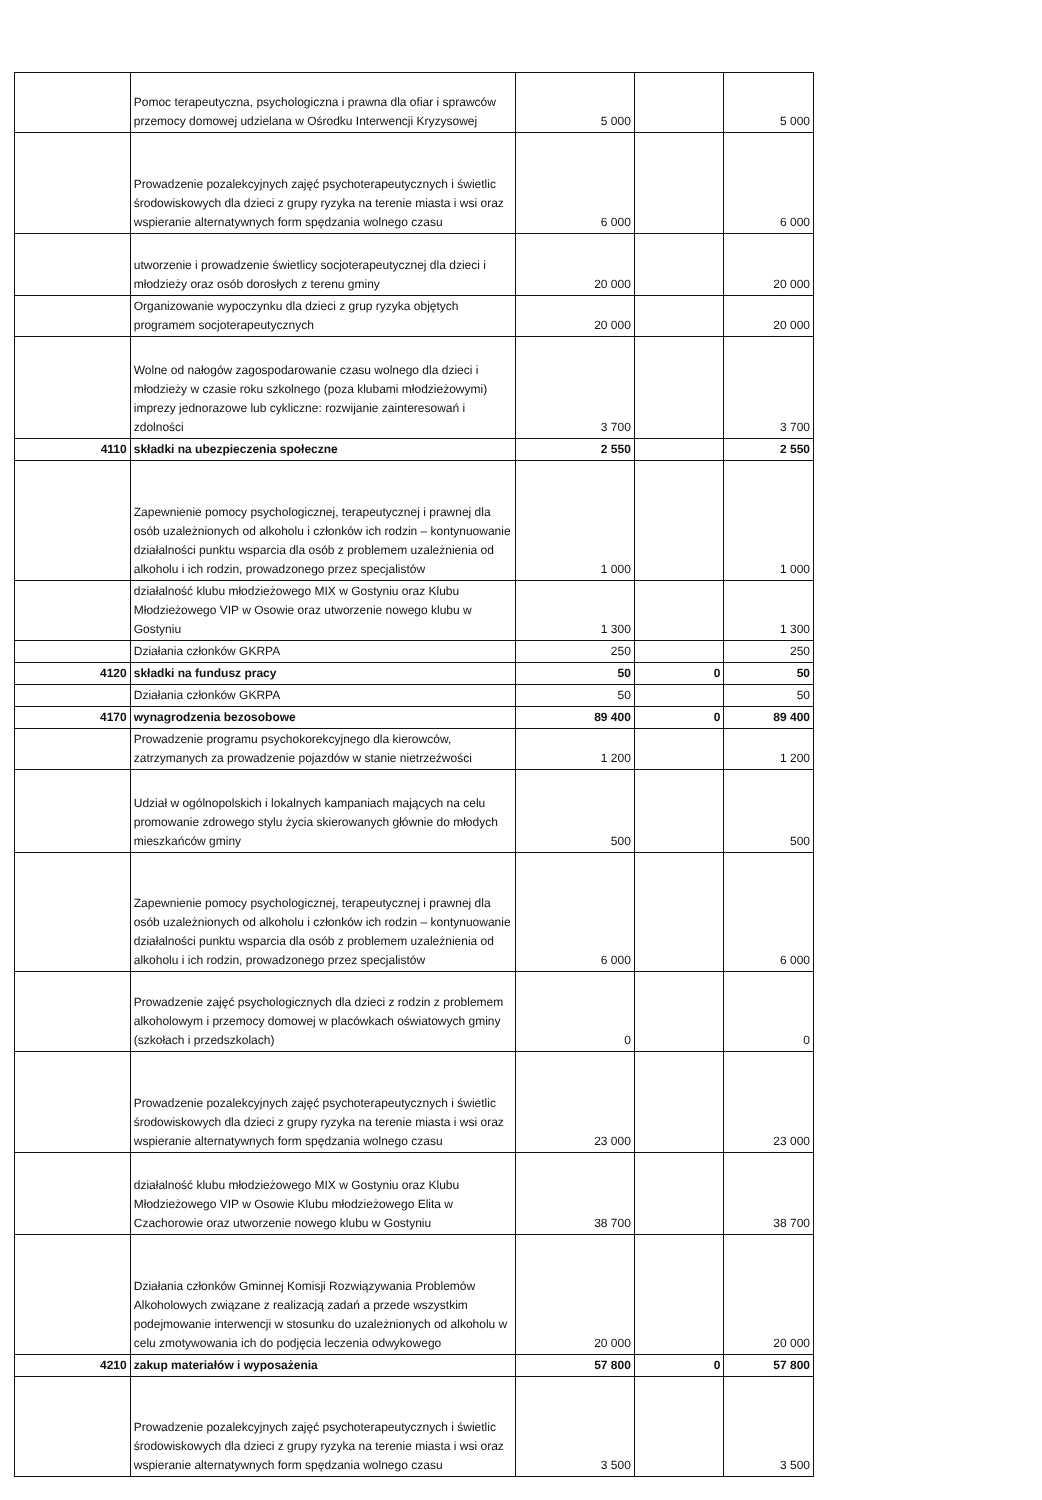| | Pomoc terapeutyczna, psychologiczna i prawna dla ofiar i sprawców przemocy domowej udzielana w Ośrodku Interwencji Kryzysowej | 5 000 | | 5 000 |
| | Prowadzenie pozalekcyjnych zajęć psychoterapeutycznych i świetlic środowiskowych dla dzieci z grupy ryzyka na terenie miasta i wsi oraz wspieranie alternatywnych form spędzania wolnego czasu | 6 000 | | 6 000 |
| | utworzenie i prowadzenie świetlicy socjoterapeutycznej dla dzieci i młodzieży oraz osób dorosłych z terenu gminy | 20 000 | | 20 000 |
| | Organizowanie wypoczynku dla dzieci z grup ryzyka objętych programem socjoterapeutycznych | 20 000 | | 20 000 |
| | Wolne od nałogów zagospodarowanie czasu wolnego dla dzieci i młodzieży w czasie roku szkolnego (poza klubami młodzieżowymi) imprezy jednorazowe lub cykliczne: rozwijanie zainteresowań i zdolności | 3 700 | | 3 700 |
| 4110 | składki na ubezpieczenia społeczne | 2 550 | | 2 550 |
| | Zapewnienie pomocy psychologicznej, terapeutycznej i prawnej dla osób uzależnionych od alkoholu i członków ich rodzin – kontynuowanie działalności punktu wsparcia dla osób z problemem uzależnienia od alkoholu i ich rodzin, prowadzonego przez specjalistów | 1 000 | | 1 000 |
| | działalność klubu młodzieżowego MIX w Gostyniu oraz Klubu Młodzieżowego VIP w Osowie oraz utworzenie nowego klubu w Gostyniu | 1 300 | | 1 300 |
| | Działania członków GKRPA | 250 | | 250 |
| 4120 | składki na fundusz pracy | 50 | 0 | 50 |
| | Działania członków GKRPA | 50 | | 50 |
| 4170 | wynagrodzenia bezosobowe | 89 400 | 0 | 89 400 |
| | Prowadzenie programu psychokorekcyjnego dla kierowców, zatrzymanych za prowadzenie pojazdów w stanie nietrzeźwości | 1 200 | | 1 200 |
| | Udział w ogólnopolskich i lokalnych kampaniach mających na celu promowanie zdrowego stylu życia skierowanych głównie do młodych mieszkańców gminy | 500 | | 500 |
| | Zapewnienie pomocy psychologicznej, terapeutycznej i prawnej dla osób uzależnionych od alkoholu i członków ich rodzin – kontynuowanie działalności punktu wsparcia dla osób z problemem uzależnienia od alkoholu i ich rodzin, prowadzonego przez specjalistów | 6 000 | | 6 000 |
| | Prowadzenie zajęć psychologicznych dla dzieci z rodzin z problemem alkoholowym i przemocy domowej w placówkach oświatowych gminy (szkołach i przedszkolach) | 0 | | 0 |
| | Prowadzenie pozalekcyjnych zajęć psychoterapeutycznych i świetlic środowiskowych dla dzieci z grupy ryzyka na terenie miasta i wsi oraz wspieranie alternatywnych form spędzania wolnego czasu | 23 000 | | 23 000 |
| | działalność klubu młodzieżowego MIX w Gostyniu oraz Klubu Młodzieżowego VIP w Osowie Klubu młodzieżowego Elita w Czachorowie oraz utworzenie nowego klubu w Gostyniu | 38 700 | | 38 700 |
| | Działania członków Gminnej Komisji Rozwiązywania Problemów Alkoholowych związane z realizacją zadań a przede wszystkim podejmowanie interwencji w stosunku do uzależnionych od alkoholu w celu zmotywowania ich do podjęcia leczenia odwykowego | 20 000 | | 20 000 |
| 4210 | zakup materiałów i wyposażenia | 57 800 | 0 | 57 800 |
| | Prowadzenie pozalekcyjnych zajęć psychoterapeutycznych i świetlic środowiskowych dla dzieci z grupy ryzyka na terenie miasta i wsi oraz wspieranie alternatywnych form spędzania wolnego czasu | 3 500 | | 3 500 |